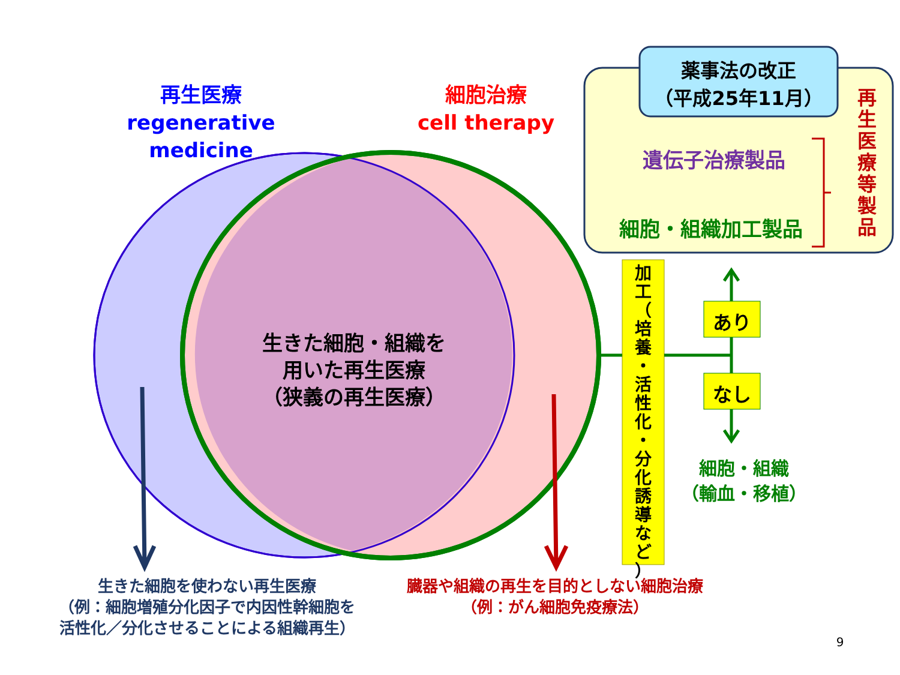再生医療
regenerative medicine
細胞治療
cell therapy
薬事法の改正
（平成25年11月）
遺伝子治療製品
細胞・組織加工製品
再
生
医
療
等
製
品
加
工
（
培
養
・
活
性
化
・
分
化
誘
導
な
ど
）
あり
なし
細胞・組織
（輸血・移植）
生きた細胞・組織を
用いた再生医療
（狭義の再生医療）
生きた細胞を使わない再生医療
（例：細胞増殖分化因子で内因性幹細胞を
活性化／分化させることによる組織再生）
臓器や組織の再生を目的としない細胞治療
（例：がん細胞免疫療法）
9